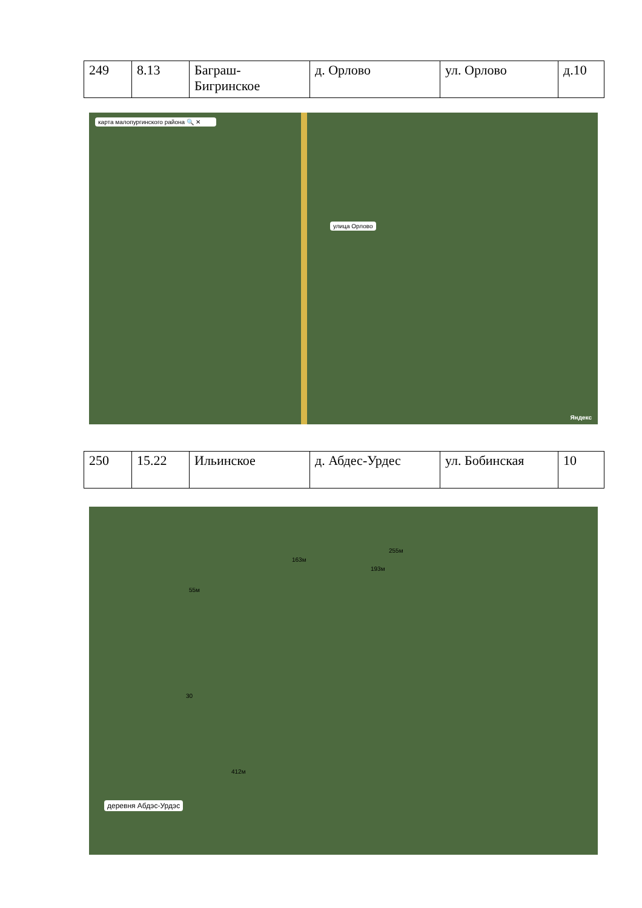| 249 | 8.13 | Баграш-Бигринское | д. Орлово | ул. Орлово | д.10 |
карта малопургинского района 🔍 ✕
улица Орлово
Яндекс
| 250 | 15.22 | Ильинское | д. Абдес-Урдес | ул. Бобинская | 10 |
деревня Абдэс-Урдэс
55м
163м
193м
255м
30
412м